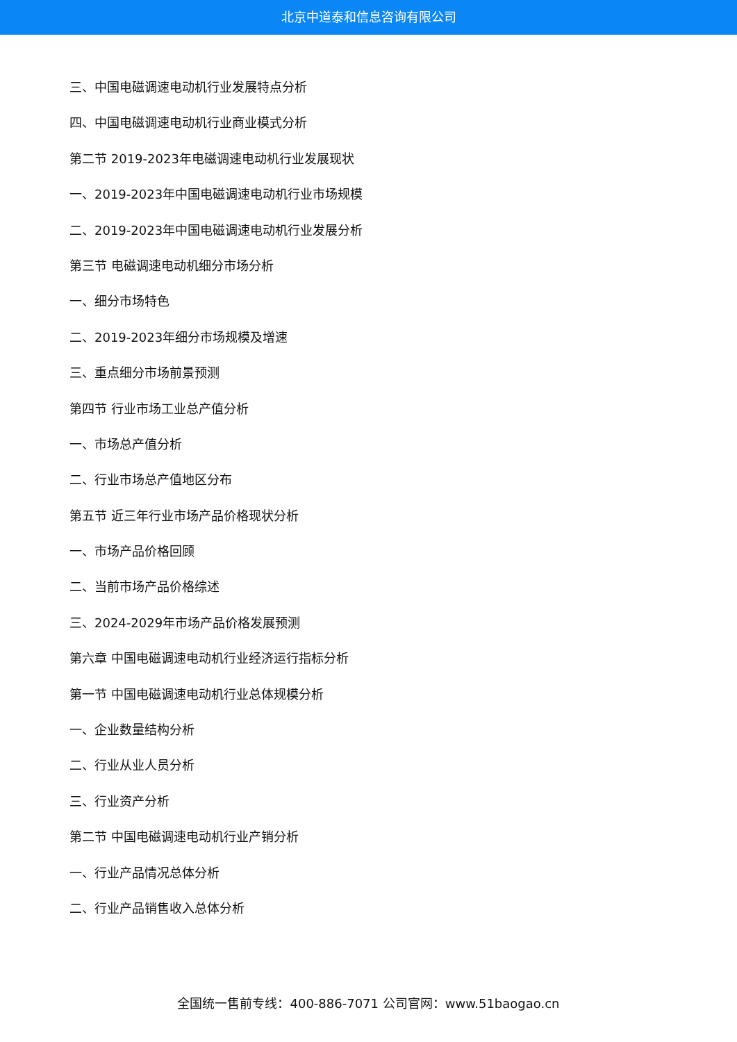北京中道泰和信息咨询有限公司
三、中国电磁调速电动机行业发展特点分析
四、中国电磁调速电动机行业商业模式分析
第二节 2019-2023年电磁调速电动机行业发展现状
一、2019-2023年中国电磁调速电动机行业市场规模
二、2019-2023年中国电磁调速电动机行业发展分析
第三节 电磁调速电动机细分市场分析
一、细分市场特色
二、2019-2023年细分市场规模及增速
三、重点细分市场前景预测
第四节 行业市场工业总产值分析
一、市场总产值分析
二、行业市场总产值地区分布
第五节 近三年行业市场产品价格现状分析
一、市场产品价格回顾
二、当前市场产品价格综述
三、2024-2029年市场产品价格发展预测
第六章 中国电磁调速电动机行业经济运行指标分析
第一节 中国电磁调速电动机行业总体规模分析
一、企业数量结构分析
二、行业从业人员分析
三、行业资产分析
第二节 中国电磁调速电动机行业产销分析
一、行业产品情况总体分析
二、行业产品销售收入总体分析
全国统一售前专线：400-886-7071 公司官网：www.51baogao.cn